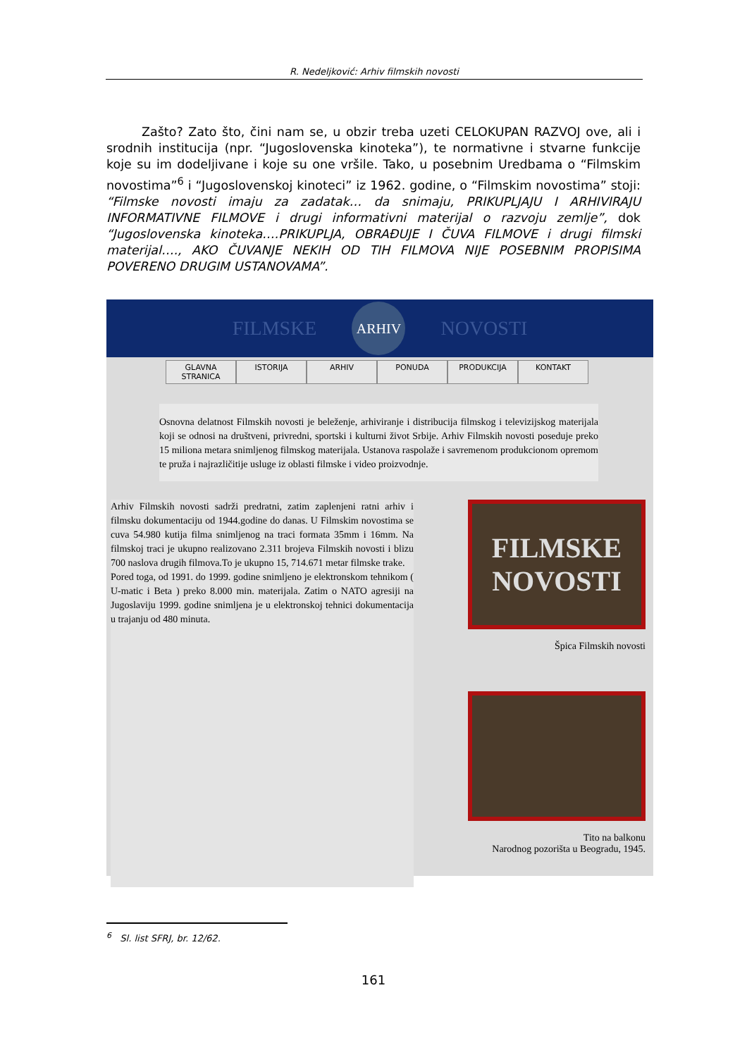R. Nedeljković: Arhiv filmskih novosti
Zašto? Zato što, čini nam se, u obzir treba uzeti CELOKUPAN RAZVOJ ove, ali i srodnih institucija (npr. “Jugoslovenska kinoteka”), te normativne i stvarne funkcije koje su im dodeljivane i koje su one vršile. Tako, u posebnim Uredbama o “Filmskim novostima”<sup>6</sup> i “Jugoslovenskoj kinoteci” iz 1962. godine, o “Filmskim novostima” stoji: “Filmske novosti imaju za zadatak… da snimaju, PRIKUPLJAJU I ARHIVIRAJU INFORMATIVNE FILMOVE i drugi informativni materijal o razvoju zemlje”, dok “Jugoslovenska kinoteka….PRIKUPLJA, OBRAĐUJE I ČUVA FILMOVE i drugi filmski materijal…., AKO ČUVANJE NEKIH OD TIH FILMOVA NIJE POSEBNIM PROPISIMA POVERENO DRUGIM USTANOVAMA”.
FILMSKE
ARHIV
NOVOSTI
GLAVNA STRANICA ISTORIJA ARHIV PONUDA PRODUKCIJA KONTAKT
Osnovna delatnost Filmskih novosti je beleženje, arhiviranje i distribucija filmskog i televizijskog materijala koji se odnosi na društveni, privredni, sportski i kulturni život Srbije. Arhiv Filmskih novosti poseduje preko 15 miliona metara snimljenog filmskog materijala. Ustanova raspolaže i savremenom produkcionom opremom te pruža i najrazličitije usluge iz oblasti filmske i video proizvodnje.
Arhiv Filmskih novosti sadrži predratni, zatim zaplenjeni ratni arhiv i filmsku dokumentaciju od 1944.godine do danas. U Filmskim novostima se cuva 54.980 kutija filma snimljenog na traci formata 35mm i 16mm. Na filmskoj traci je ukupno realizovano 2.311 brojeva Filmskih novosti i blizu 700 naslova drugih filmova.To je ukupno 15, 714.671 metar filmske trake.
Pored toga, od 1991. do 1999. godine snimljeno je elektronskom tehnikom ( U-matic i Beta ) preko 8.000 min. materijala. Zatim o NATO agresiji na Jugoslaviju 1999. godine snimljena je u elektronskoj tehnici dokumentacija u trajanju od 480 minuta.
FILMSKE NOVOSTI
Špica Filmskih novosti
Tito na balkonu
Narodnog pozorišta u Beogradu, 1945.
<sup>6</sup> Sl. list SFRJ, br. 12/62.
161